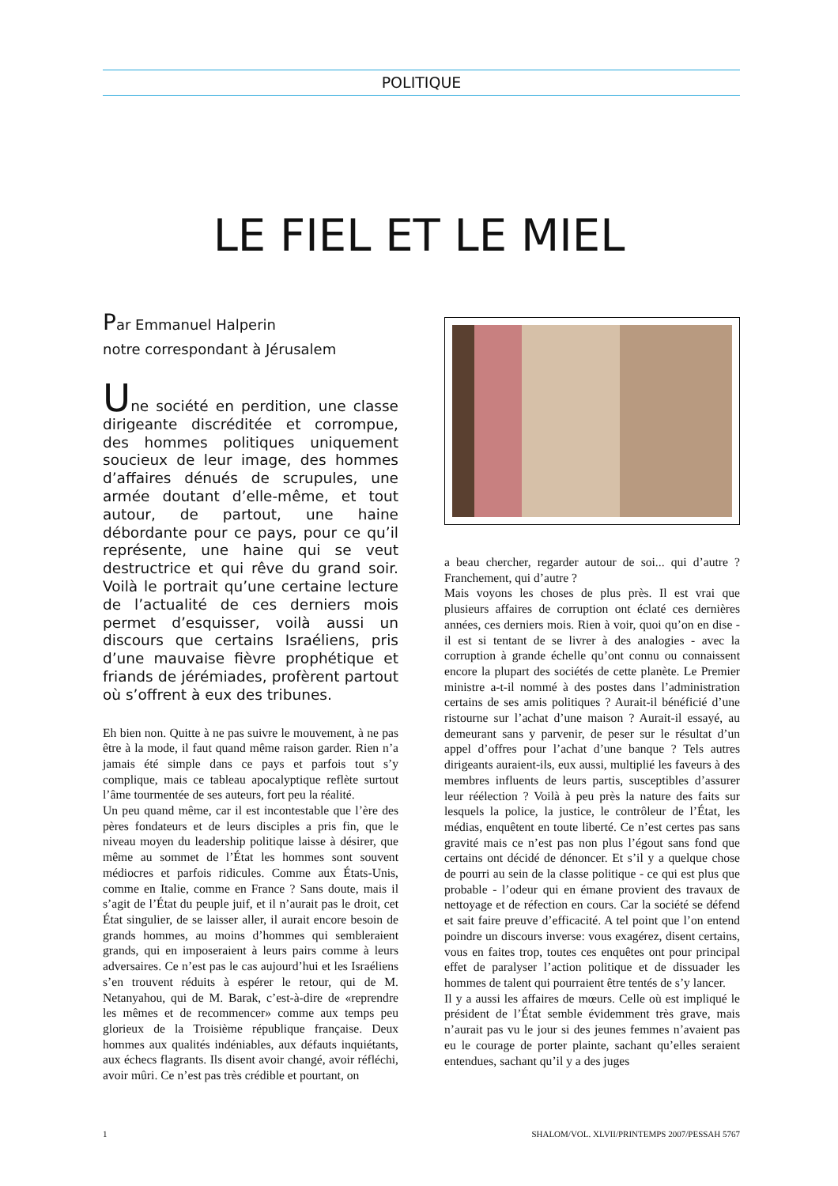POLITIQUE
LE FIEL ET LE MIEL
Par Emmanuel Halperin
notre correspondant à Jérusalem
Une société en perdition, une classe dirigeante discréditée et corrompue, des hommes politiques uniquement soucieux de leur image, des hommes d’affaires dénués de scrupules, une armée doutant d’elle-même, et tout autour, de partout, une haine débordante pour ce pays, pour ce qu’il représente, une haine qui se veut destructrice et qui rêve du grand soir. Voilà le portrait qu’une certaine lecture de l’actualité de ces derniers mois permet d’esquisser, voilà aussi un discours que certains Israéliens, pris d’une mauvaise fièvre prophétique et friands de jérémiades, profèrent partout où s’offrent à eux des tribunes.
Eh bien non. Quitte à ne pas suivre le mouvement, à ne pas être à la mode, il faut quand même raison garder. Rien n’a jamais été simple dans ce pays et parfois tout s’y complique, mais ce tableau apocalyptique reflète surtout l’âme tourmentée de ses auteurs, fort peu la réalité.
Un peu quand même, car il est incontestable que l’ère des pères fondateurs et de leurs disciples a pris fin, que le niveau moyen du leadership politique laisse à désirer, que même au sommet de l’État les hommes sont souvent médiocres et parfois ridicules. Comme aux États-Unis, comme en Italie, comme en France ? Sans doute, mais il s’agit de l’État du peuple juif, et il n’aurait pas le droit, cet État singulier, de se laisser aller, il aurait encore besoin de grands hommes, au moins d’hommes qui sembleraient grands, qui en imposeraient à leurs pairs comme à leurs adversaires. Ce n’est pas le cas aujourd’hui et les Israéliens s’en trouvent réduits à espérer le retour, qui de M. Netanyahou, qui de M. Barak, c’est-à-dire de «reprendre les mêmes et de recommencer» comme aux temps peu glorieux de la Troisième république française. Deux hommes aux qualités indéniables, aux défauts inquiétants, aux échecs flagrants. Ils disent avoir changé, avoir réfléchi, avoir mûri. Ce n’est pas très crédible et pourtant, on
a beau chercher, regarder autour de soi... qui d’autre ? Franchement, qui d’autre ?
Mais voyons les choses de plus près. Il est vrai que plusieurs affaires de corruption ont éclaté ces dernières années, ces derniers mois. Rien à voir, quoi qu’on en dise - il est si tentant de se livrer à des analogies - avec la corruption à grande échelle qu’ont connu ou connaissent encore la plupart des sociétés de cette planète. Le Premier ministre a-t-il nommé à des postes dans l’administration certains de ses amis politiques ? Aurait-il bénéficié d’une ristourne sur l’achat d’une maison ? Aurait-il essayé, au demeurant sans y parvenir, de peser sur le résultat d’un appel d’offres pour l’achat d’une banque ? Tels autres dirigeants auraient-ils, eux aussi, multiplié les faveurs à des membres influents de leurs partis, susceptibles d’assurer leur réélection ? Voilà à peu près la nature des faits sur lesquels la police, la justice, le contrôleur de l’État, les médias, enquêtent en toute liberté. Ce n’est certes pas sans gravité mais ce n’est pas non plus l’égout sans fond que certains ont décidé de dénoncer. Et s’il y a quelque chose de pourri au sein de la classe politique - ce qui est plus que probable - l’odeur qui en émane provient des travaux de nettoyage et de réfection en cours. Car la société se défend et sait faire preuve d’efficacité. A tel point que l’on entend poindre un discours inverse: vous exagérez, disent certains, vous en faites trop, toutes ces enquêtes ont pour principal effet de paralyser l’action politique et de dissuader les hommes de talent qui pourraient être tentés de s’y lancer.
Il y a aussi les affaires de mœurs. Celle où est impliqué le président de l’État semble évidemment très grave, mais n’aurait pas vu le jour si des jeunes femmes n’avaient pas eu le courage de porter plainte, sachant qu’elles seraient entendues, sachant qu’il y a des juges
1 SHALOM/VOL. XLVII/PRINTEMPS 2007/PESSAH 5767